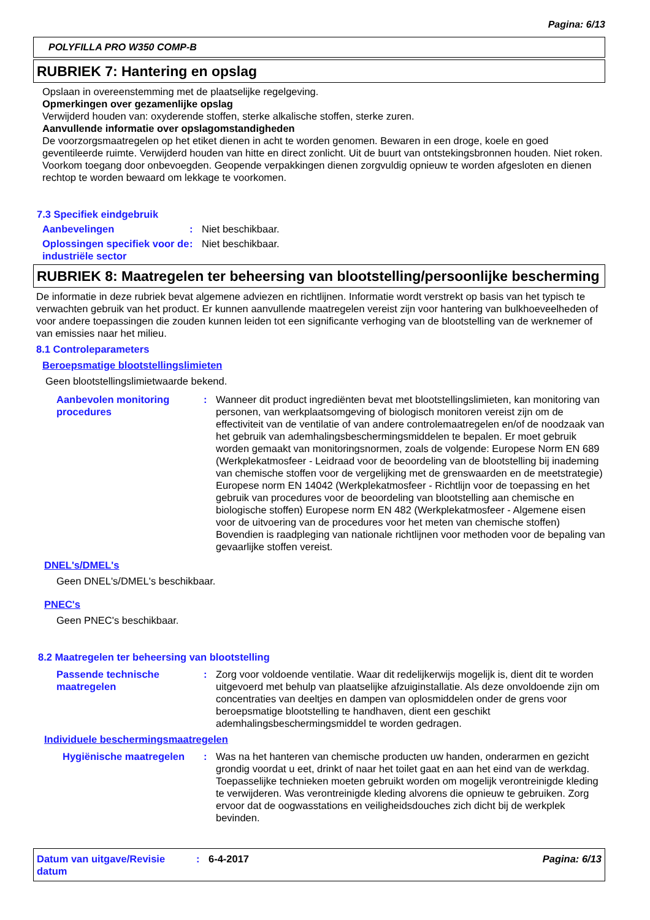Pagina: 6/13
POLYFILLA PRO W350 COMP-B
RUBRIEK 7: Hantering en opslag
Opslaan in overeenstemming met de plaatselijke regelgeving.
Opmerkingen over gezamenlijke opslag
Verwijderd houden van: oxyderende stoffen, sterke alkalische stoffen, sterke zuren.
Aanvullende informatie over opslagomstandigheden
De voorzorgsmaatregelen op het etiket dienen in acht te worden genomen. Bewaren in een droge, koele en goed geventileerde ruimte. Verwijderd houden van hitte en direct zonlicht. Uit de buurt van ontstekingsbronnen houden. Niet roken. Voorkom toegang door onbevoegden. Geopende verpakkingen dienen zorgvuldig opnieuw te worden afgesloten en dienen rechtop te worden bewaard om lekkage te voorkomen.
7.3 Specifiek eindgebruik
Aanbevelingen: Niet beschikbaar.
Oplossingen specifiek voor de industriële sector: Niet beschikbaar.
RUBRIEK 8: Maatregelen ter beheersing van blootstelling/persoonlijke bescherming
De informatie in deze rubriek bevat algemene adviezen en richtlijnen. Informatie wordt verstrekt op basis van het typisch te verwachten gebruik van het product. Er kunnen aanvullende maatregelen vereist zijn voor hantering van bulkhoeveelheden of voor andere toepassingen die zouden kunnen leiden tot een significante verhoging van de blootstelling van de werknemer of van emissies naar het milieu.
8.1 Controleparameters
Beroepsmatige blootstellingslimieten
Geen blootstellingslimietwaarde bekend.
Aanbevolen monitoring procedures: Wanneer dit product ingrediënten bevat met blootstellingslimieten, kan monitoring van personen, van werkplaatsomgeving of biologisch monitoren vereist zijn om de effectiviteit van de ventilatie of van andere controlemaatregelen en/of de noodzaak van het gebruik van ademhalingsbeschermingsmiddelen te bepalen. Er moet gebruik worden gemaakt van monitoringsnormen, zoals de volgende: Europese Norm EN 689 (Werkplekatmosfeer - Leidraad voor de beoordeling van de blootstelling bij inademing van chemische stoffen voor de vergelijking met de grenswaarden en de meetstrategie) Europese norm EN 14042 (Werkplekatmosfeer - Richtlijn voor de toepassing en het gebruik van procedures voor de beoordeling van blootstelling aan chemische en biologische stoffen) Europese norm EN 482 (Werkplekatmosfeer - Algemene eisen voor de uitvoering van de procedures voor het meten van chemische stoffen) Bovendien is raadpleging van nationale richtlijnen voor methoden voor de bepaling van gevaarlijke stoffen vereist.
DNEL's/DMEL's
Geen DNEL's/DMEL's beschikbaar.
PNEC's
Geen PNEC's beschikbaar.
8.2 Maatregelen ter beheersing van blootstelling
Passende technische maatregelen: Zorg voor voldoende ventilatie. Waar dit redelijkerwijs mogelijk is, dient dit te worden uitgevoerd met behulp van plaatselijke afzuiginstallatie. Als deze onvoldoende zijn om concentraties van deeltjes en dampen van oplosmiddelen onder de grens voor beroepsmatige blootstelling te handhaven, dient een geschikt ademhalingsbeschermingsmiddel te worden gedragen.
Individuele beschermingsmaatregelen
Hygiënische maatregelen: Was na het hanteren van chemische producten uw handen, onderarmen en gezicht grondig voordat u eet, drinkt of naar het toilet gaat en aan het eind van de werkdag. Toepasselijke technieken moeten gebruikt worden om mogelijk verontreinigde kleding te verwijderen. Was verontreinigde kleding alvorens die opnieuw te gebruiken. Zorg ervoor dat de oogwasstations en veiligheidsdouches zich dicht bij de werkplek bevinden.
Datum van uitgave/Revisie datum: 6-4-2017 Pagina: 6/13